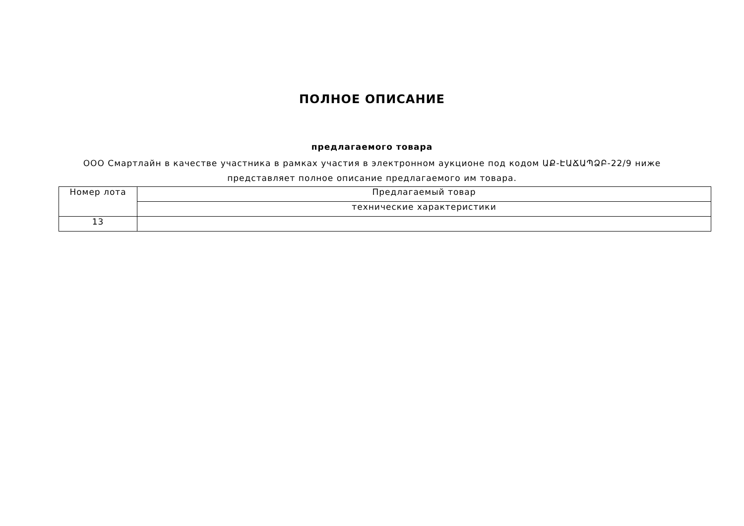ПОЛНОЕ ОПИСАНИЕ
предлагаемого товара
ООО Смартлайн в качестве участника в рамках участия в электронном аукционе под кодом ԱՔ-ԷԱՃԱՊՁԲ-22/9 ниже представляет полное описание предлагаемого им товара.
| Номер лота | Предлагаемый товар |
| | технические характеристики |
| 13 | |